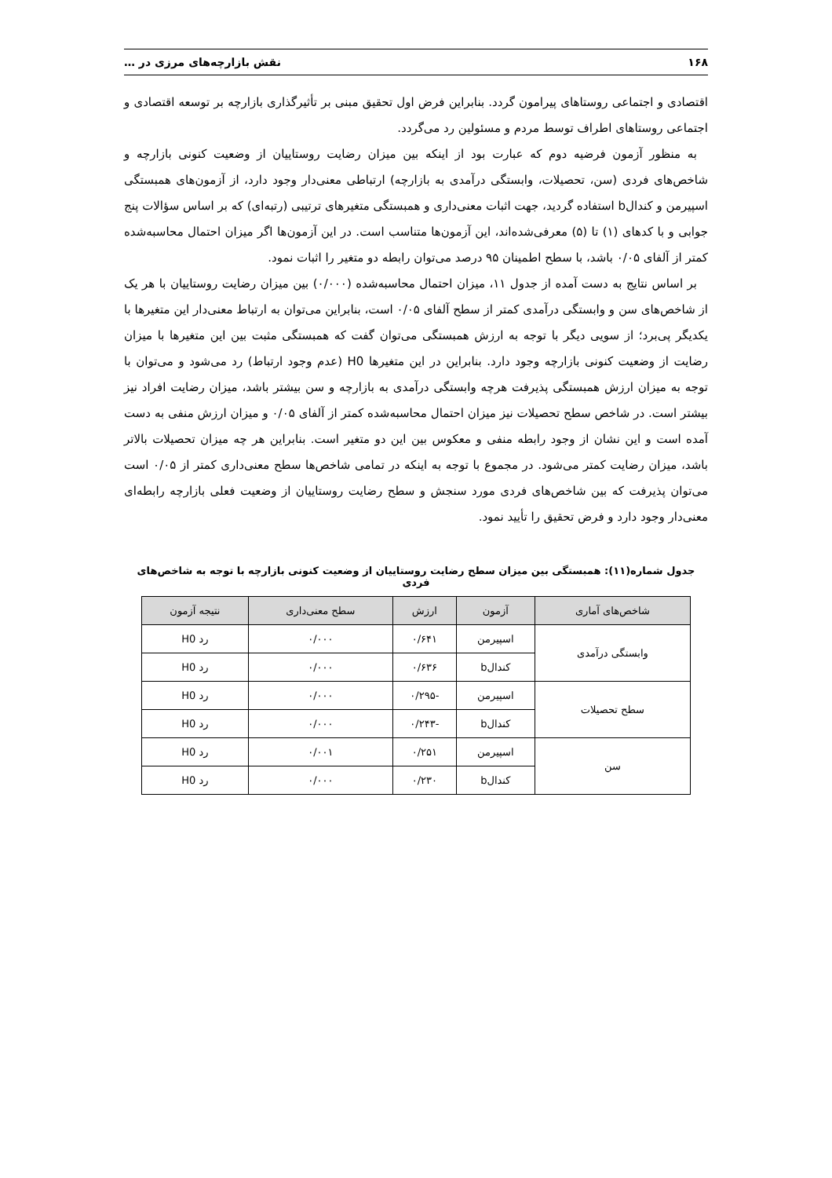۱۶۸ نقش بازارچه‌های مرزی در …
اقتصادی و اجتماعی روستاهای پیرامون گردد. بنابراین فرض اول تحقیق مبنی بر تأثیرگذاری بازارچه بر توسعه اقتصادی و اجتماعی روستاهای اطراف توسط مردم و مسئولین رد می‌گردد.
به منظور آزمون فرضیه دوم که عبارت بود از اینکه بین میزان رضایت روستاییان از وضعیت کنونی بازارچه و شاخص‌های فردی (سن، تحصیلات، وابستگی درآمدی به بازارچه) ارتباطی معنی‌دار وجود دارد، از آزمون‌های همبستگی اسپیرمن و کندالb استفاده گردید، جهت اثبات معنی‌داری و همبستگی متغیرهای ترتیبی (رتبه‌ای) که بر اساس سؤالات پنج جوابی و با کدهای (۱) تا (۵) معرفی‌شده‌اند، این آزمون‌ها متناسب است. در این آزمون‌ها اگر میزان احتمال محاسبه‌شده کمتر از آلفای ۰/۰۵ باشد، با سطح اطمینان ۹۵ درصد می‌توان رابطه دو متغیر را اثبات نمود.
بر اساس نتایج به دست آمده از جدول ۱۱، میزان احتمال محاسبه‌شده (۰/۰۰۰) بین میزان رضایت روستاییان با هر یک از شاخص‌های سن و وابستگی درآمدی کمتر از سطح آلفای ۰/۰۵ است، بنابراین می‌توان به ارتباط معنی‌دار این متغیرها با یکدیگر پی‌برد؛ از سویی دیگر با توجه به ارزش همبستگی می‌توان گفت که همبستگی مثبت بین این متغیرها با میزان رضایت از وضعیت کنونی بازارچه وجود دارد. بنابراین در این متغیرها H0 (عدم وجود ارتباط) رد می‌شود و می‌توان با توجه به میزان ارزش همبستگی پذیرفت هرچه وابستگی درآمدی به بازارچه و سن بیشتر باشد، میزان رضایت افراد نیز بیشتر است. در شاخص سطح تحصیلات نیز میزان احتمال محاسبه‌شده کمتر از آلفای ۰/۰۵ و میزان ارزش منفی به دست آمده است و این نشان از وجود رابطه منفی و معکوس بین این دو متغیر است. بنابراین هر چه میزان تحصیلات بالاتر باشد، میزان رضایت کمتر می‌شود. در مجموع با توجه به اینکه در تمامی شاخص‌ها سطح معنی‌داری کمتر از ۰/۰۵ است می‌توان پذیرفت که بین شاخص‌های فردی مورد سنجش و سطح رضایت روستاییان از وضعیت فعلی بازارچه رابطه‌ای معنی‌دار وجود دارد و فرض تحقیق را تأیید نمود.
جدول شماره(۱۱): همبستگی بین میزان سطح رضایت روستاییان از وضعیت کنونی بازارچه با توجه به شاخص‌های فردی
| شاخص‌های آماری | آزمون | ارزش | سطح معنی‌داری | نتیجه آزمون |
| --- | --- | --- | --- | --- |
| وابستگی درآمدی | اسپیرمن | ۰/۶۴۱ | ۰/۰۰۰ | رد H0 |
| | کندالb | ۰/۶۳۶ | ۰/۰۰۰ | رد H0 |
| سطح تحصیلات | اسپیرمن | -۰/۲۹۵ | ۰/۰۰۰ | رد H0 |
| | کندالb | -۰/۲۴۳ | ۰/۰۰۰ | رد H0 |
| سن | اسپیرمن | ۰/۲۵۱ | ۰/۰۰۱ | رد H0 |
| | کندالb | ۰/۲۳۰ | ۰/۰۰۰ | رد H0 |